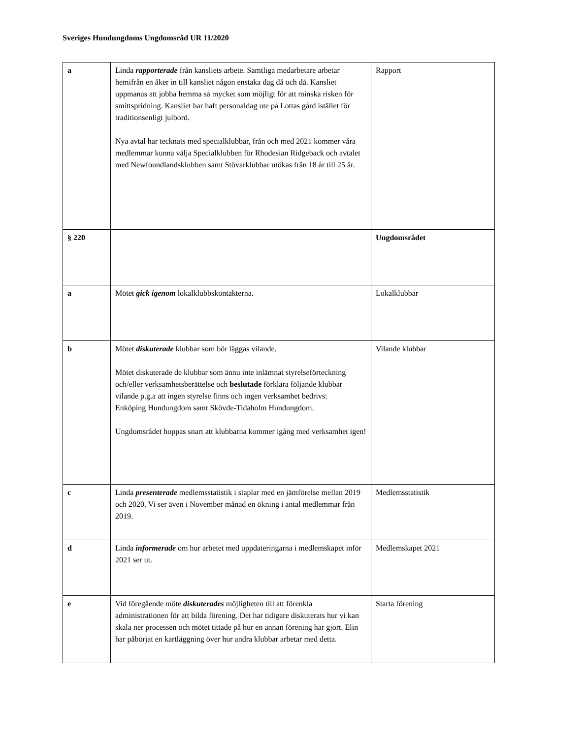Sveriges Hundungdoms Ungdomsråd UR 11/2020
| a | Linda rapporterade från kansliets arbete. Samtliga medarbetare arbetar hemifrån en åker in till kansliet någon enstaka dag då och då. Kansliet uppmanas att jobba hemma så mycket som möjligt för att minska risken för smittspridning. Kansliet har haft personaldag ute på Lottas gård istället för traditionsenligt julbord. Nya avtal har tecknats med specialklubbar, från och med 2021 kommer våra medlemmar kunna välja Specialklubben för Rhodesian Ridgeback och avtalet med Newfoundlandsklubben samt Stövarklubbar utökas från 18 år till 25 år. | Rapport |
| § 220 | | Ungdomsrådet |
| a | Mötet gick igenom lokalklubbskontakterna. | Lokalklubbar |
| b | Mötet diskuterade klubbar som bör läggas vilande. Mötet diskuterade de klubbar som ännu inte inlämnat styrelseförteckning och/eller verksamhetsberättelse och beslutade förklara följande klubbar vilande p.g.a att ingen styrelse finns och ingen verksamhet bedrivs: Enköping Hundungdom samt Skövde-Tidaholm Hundungdom. Ungdomsrådet hoppas snart att klubbarna kommer igång med verksamhet igen! | Vilande klubbar |
| c | Linda presenterade medlemsstatistik i staplar med en jämförelse mellan 2019 och 2020. Vi ser även i November månad en ökning i antal medlemmar från 2019. | Medlemsstatistik |
| d | Linda informerade om hur arbetet med uppdateringarna i medlemskapet inför 2021 ser ut. | Medlemskapet 2021 |
| e | Vid föregående möte diskuterades möjligheten till att förenkla administrationen för att bilda förening. Det har tidigare diskuterats hur vi kan skala ner processen och mötet tittade på hur en annan förening har gjort. Elin har påbörjat en kartläggning över hur andra klubbar arbetar med detta. | Starta förening |